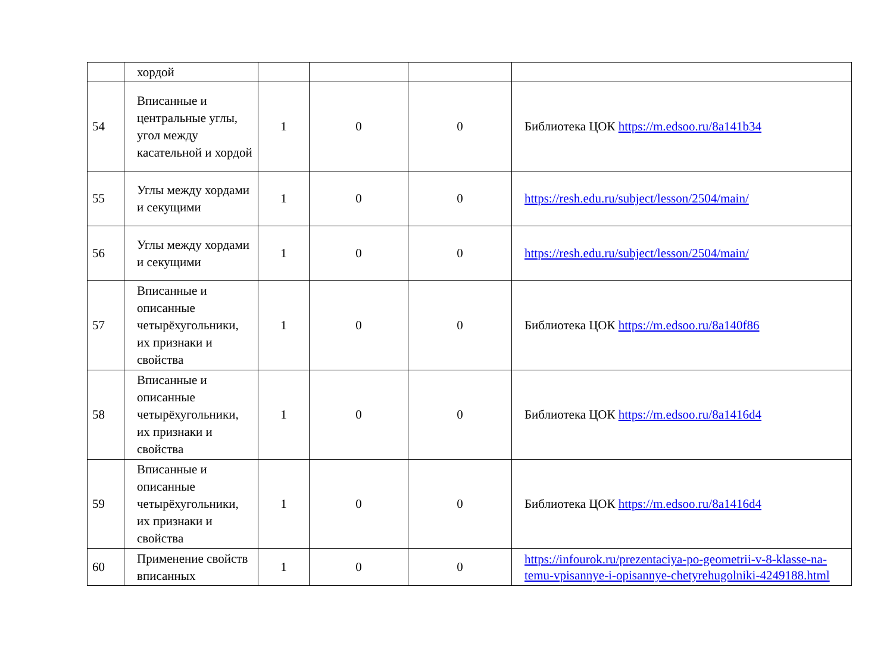| | хордой | | | | |
| 54 | Вписанные и центральные углы, угол между касательной и хордой | 1 | 0 | 0 | Библиотека ЦОК https://m.edsoo.ru/8a141b34 |
| 55 | Углы между хордами и секущими | 1 | 0 | 0 | https://resh.edu.ru/subject/lesson/2504/main/ |
| 56 | Углы между хордами и секущими | 1 | 0 | 0 | https://resh.edu.ru/subject/lesson/2504/main/ |
| 57 | Вписанные и описанные четырёхугольники, их признаки и свойства | 1 | 0 | 0 | Библиотека ЦОК https://m.edsoo.ru/8a140f86 |
| 58 | Вписанные и описанные четырёхугольники, их признаки и свойства | 1 | 0 | 0 | Библиотека ЦОК https://m.edsoo.ru/8a1416d4 |
| 59 | Вписанные и описанные четырёхугольники, их признаки и свойства | 1 | 0 | 0 | Библиотека ЦОК https://m.edsoo.ru/8a1416d4 |
| 60 | Применение свойств вписанных | 1 | 0 | 0 | https://infourok.ru/prezentaciya-po-geometrii-v-8-klasse-na-temu-vpisannye-i-opisannye-chetyrehugolniki-4249188.html |